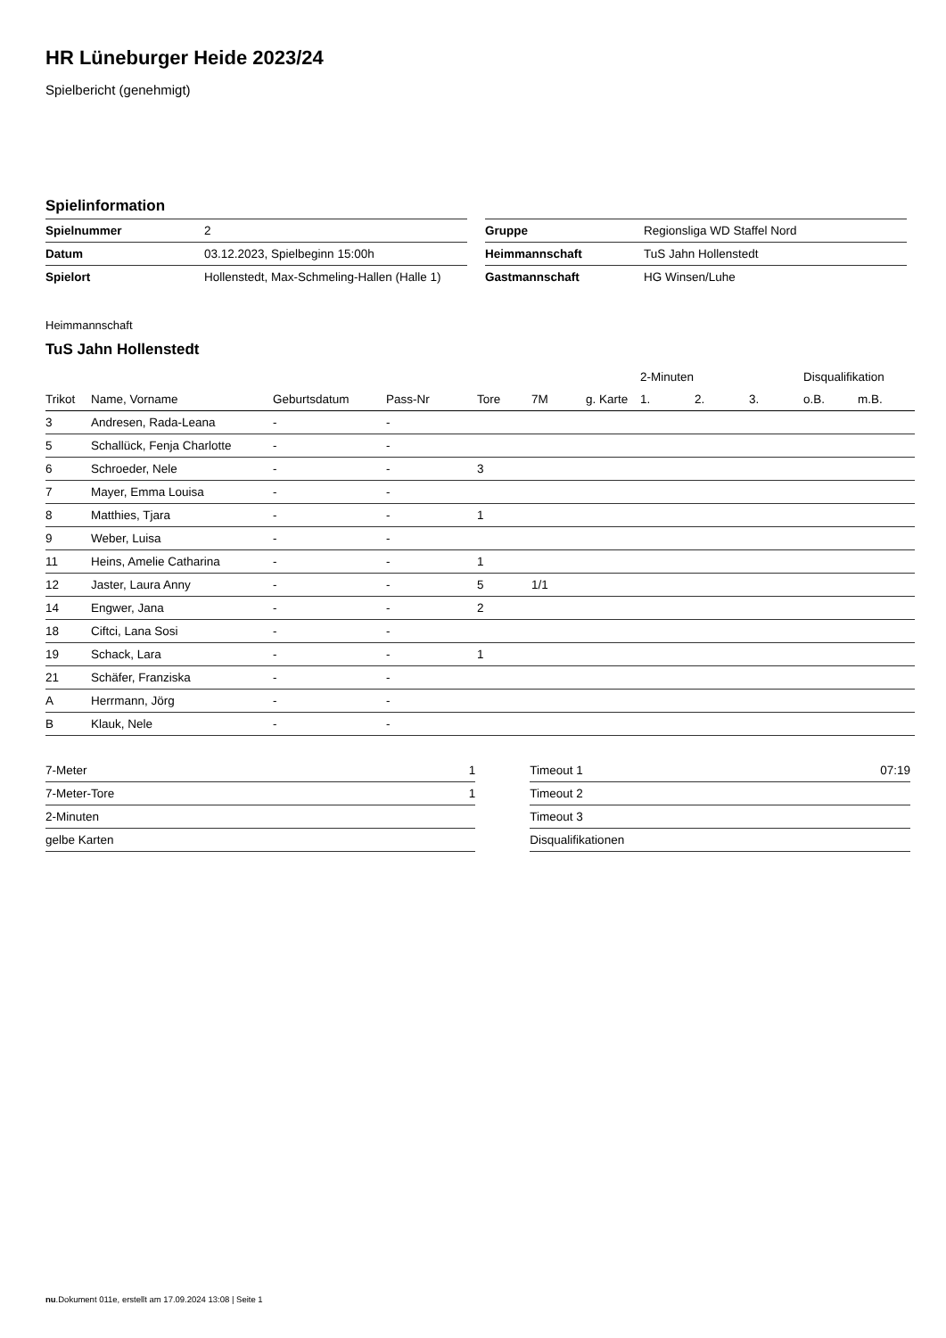HR Lüneburger Heide 2023/24
Spielbericht (genehmigt)
Spielinformation
| Spielnummer | 2 |
| Datum | 03.12.2023, Spielbeginn 15:00h |
| Spielort | Hollenstedt, Max-Schmeling-Hallen (Halle 1) |
| Gruppe | Regionsliga WD Staffel Nord |
| Heimmannschaft | TuS Jahn Hollenstedt |
| Gastmannschaft | HG Winsen/Luhe |
Heimmannschaft
TuS Jahn Hollenstedt
| | | | | | | | 2-Minuten | | | Disqualifikation | |
| --- | --- | --- | --- | --- | --- | --- | --- | --- | --- | --- | --- |
| Trikot | Name, Vorname | Geburtsdatum | Pass-Nr | Tore | 7M | g. Karte | 1. | 2. | 3. | o.B. | m.B. |
| 3 | Andresen, Rada-Leana | - | - | | | | | | | | |
| 5 | Schallück, Fenja Charlotte | - | - | | | | | | | | |
| 6 | Schroeder, Nele | - | - | 3 | | | | | | | |
| 7 | Mayer, Emma Louisa | - | - | | | | | | | | |
| 8 | Matthies, Tjara | - | - | 1 | | | | | | | |
| 9 | Weber, Luisa | - | - | | | | | | | | |
| 11 | Heins, Amelie Catharina | - | - | 1 | | | | | | | |
| 12 | Jaster, Laura Anny | - | - | 5 | 1/1 | | | | | | |
| 14 | Engwer, Jana | - | - | 2 | | | | | | | |
| 18 | Ciftci, Lana Sosi | - | - | | | | | | | | |
| 19 | Schack, Lara | - | - | 1 | | | | | | | |
| 21 | Schäfer, Franziska | - | - | | | | | | | | |
| A | Herrmann, Jörg | - | - | | | | | | | | |
| B | Klauk, Nele | - | - | | | | | | | | |
| 7-Meter | 1 |
| 7-Meter-Tore | 1 |
| 2-Minuten | |
| gelbe Karten | |
| Timeout 1 | 07:19 |
| Timeout 2 | |
| Timeout 3 | |
| Disqualifikationen | |
nu.Dokument 011e, erstellt am 17.09.2024 13:08 | Seite 1